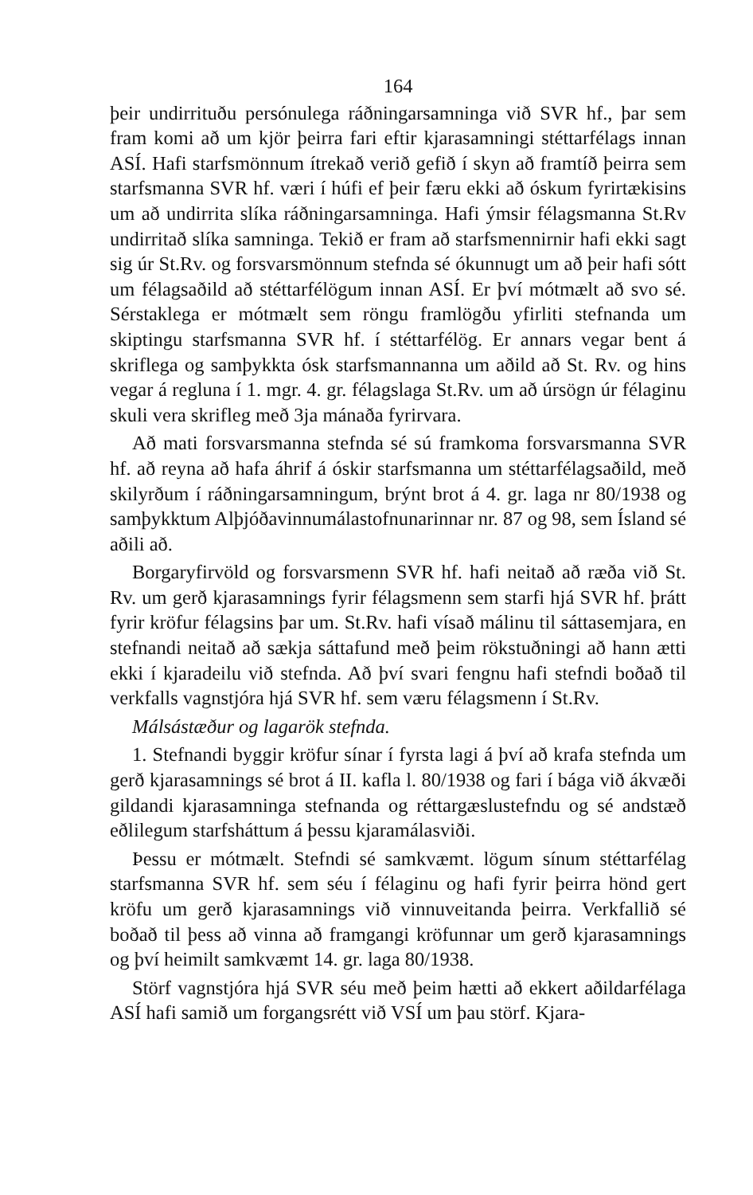164
þeir undirrituðu persónulega ráðningarsamninga við SVR hf., þar sem fram komi að um kjör þeirra fari eftir kjarasamningi stéttarfélags innan ASÍ. Hafi starfsmönnum ítrekað verið gefið í skyn að framtíð þeirra sem starfsmanna SVR hf. væri í húfi ef þeir færu ekki að óskum fyrirtækisins um að undirrita slíka ráðningarsamninga. Hafi ýmsir félagsmanna St.Rv undirritað slíka samninga. Tekið er fram að starfsmennirnir hafi ekki sagt sig úr St.Rv. og forsvarsmönnum stefnda sé ókunnugt um að þeir hafi sótt um félagsaðild að stéttarfélögum innan ASÍ. Er því mótmælt að svo sé. Sérstaklega er mótmælt sem röngu framlögðu yfirliti stefnanda um skiptingu starfsmanna SVR hf. í stéttarfélög. Er annars vegar bent á skriflega og samþykkta ósk starfsmannanna um aðild að St. Rv. og hins vegar á regluna í 1. mgr. 4. gr. félagslaga St.Rv. um að úrsögn úr félaginu skuli vera skrifleg með 3ja mánaða fyrirvara.
Að mati forsvarsmanna stefnda sé sú framkoma forsvarsmanna SVR hf. að reyna að hafa áhrif á óskir starfsmanna um stéttarfélagsaðild, með skilyrðum í ráðningarsamningum, brýnt brot á 4. gr. laga nr 80/1938 og samþykktum Alþjóðavinnumálastofnunarinnar nr. 87 og 98, sem Ísland sé aðili að.
Borgaryfirvöld og forsvarsmenn SVR hf. hafi neitað að ræða við St. Rv. um gerð kjarasamnings fyrir félagsmenn sem starfi hjá SVR hf. þrátt fyrir kröfur félagsins þar um. St.Rv. hafi vísað málinu til sáttasemjara, en stefnandi neitað að sækja sáttafund með þeim rökstuðningi að hann ætti ekki í kjaradeilu við stefnda. Að því svari fengnu hafi stefndi boðað til verkfalls vagnstjóra hjá SVR hf. sem væru félagsmenn í St.Rv.
Málsástæður og lagarök stefnda.
1. Stefnandi byggir kröfur sínar í fyrsta lagi á því að krafa stefnda um gerð kjarasamnings sé brot á II. kafla l. 80/1938 og fari í bága við ákvæði gildandi kjarasamninga stefnanda og réttargæslustefndu og sé andstæð eðlilegum starfsháttum á þessu kjaramálasviði.
Þessu er mótmælt. Stefndi sé samkvæmt. lögum sínum stéttarfélag starfsmanna SVR hf. sem séu í félaginu og hafi fyrir þeirra hönd gert kröfu um gerð kjarasamnings við vinnuveitanda þeirra. Verkfallið sé boðað til þess að vinna að framgangi kröfunnar um gerð kjarasamnings og því heimilt samkvæmt 14. gr. laga 80/1938.
Störf vagnstjóra hjá SVR séu með þeim hætti að ekkert aðildarfélaga ASÍ hafi samið um forgangsrétt við VSÍ um þau störf. Kjara-